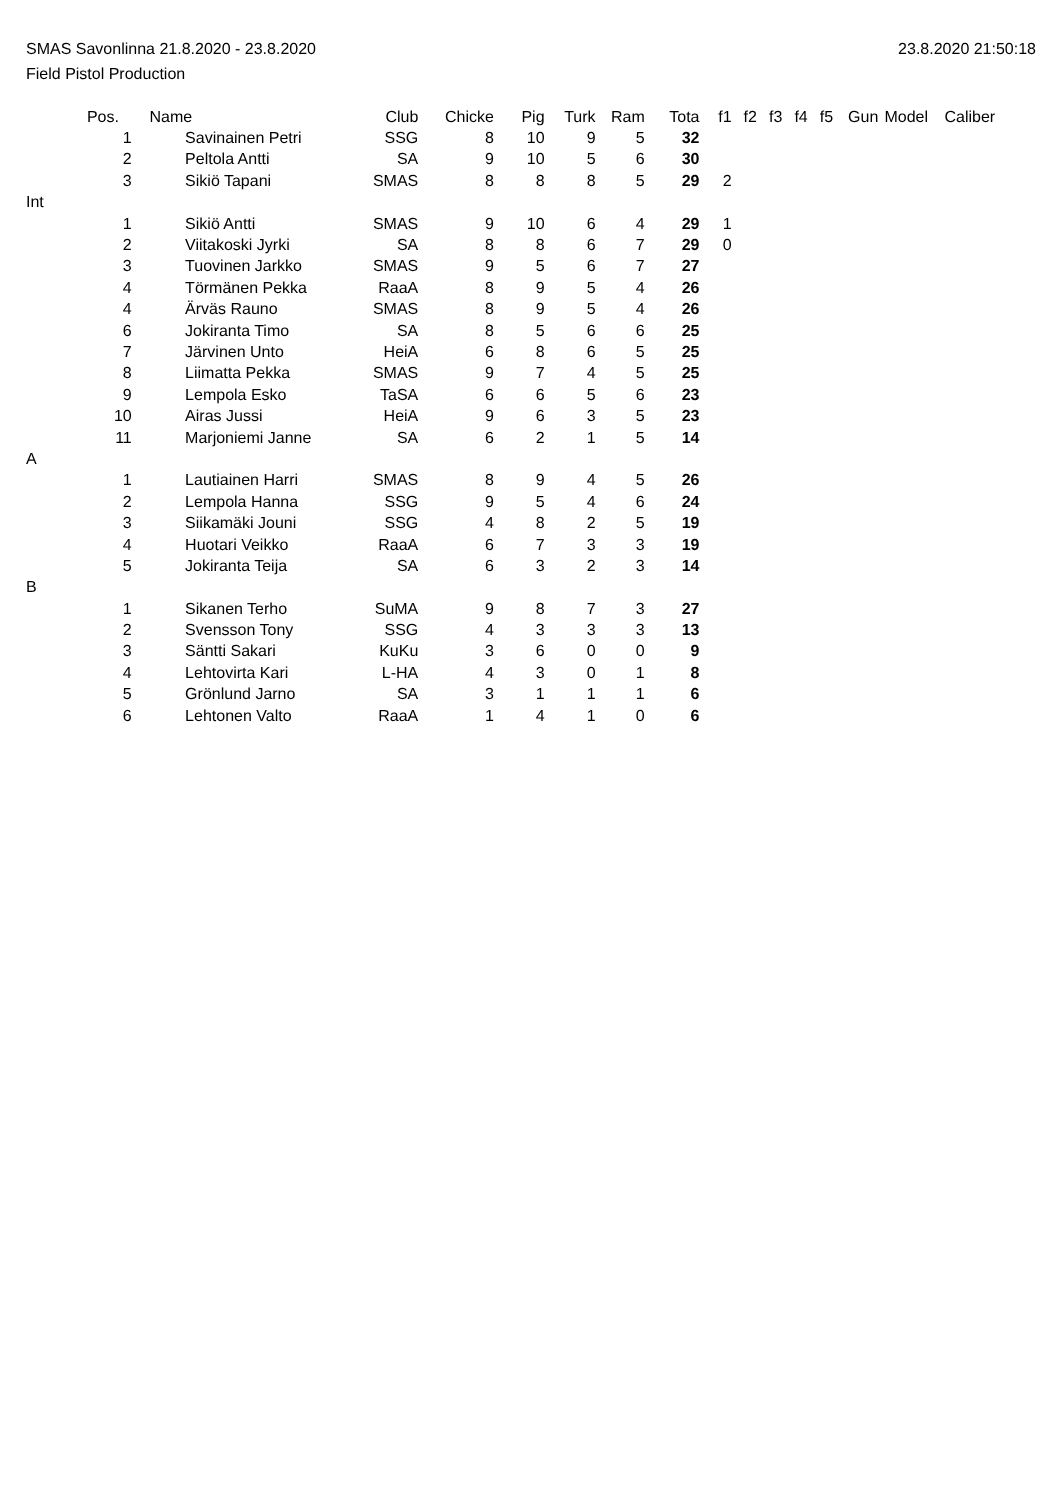SMAS Savonlinna 21.8.2020 - 23.8.2020 23.8.2020 21:50:18
Field Pistol Production
| | Pos. | Name | Club | Chicke | Pig | Turk | Ram | Tota | f1 | f2 | f3 | f4 | f5 | Gun | Model | Caliber |
| --- | --- | --- | --- | --- | --- | --- | --- | --- | --- | --- | --- | --- | --- | --- | --- | --- |
| | 1 | Savinainen Petri | SSG | 8 | 10 | 9 | 5 | 32 | | | | | | | | |
| | 2 | Peltola Antti | SA | 9 | 10 | 5 | 6 | 30 | | | | | | | | |
| | 3 | Sikiö Tapani | SMAS | 8 | 8 | 8 | 5 | 29 | 2 | | | | | | | |
| Int | | | | | | | | | | | | | | | | |
| | 1 | Sikiö Antti | SMAS | 9 | 10 | 6 | 4 | 29 | 1 | | | | | | | |
| | 2 | Viitakoski Jyrki | SA | 8 | 8 | 6 | 7 | 29 | 0 | | | | | | | |
| | 3 | Tuovinen Jarkko | SMAS | 9 | 5 | 6 | 7 | 27 | | | | | | | | |
| | 4 | Törmänen Pekka | RaaA | 8 | 9 | 5 | 4 | 26 | | | | | | | | |
| | 4 | Ärväs Rauno | SMAS | 8 | 9 | 5 | 4 | 26 | | | | | | | | |
| | 6 | Jokiranta Timo | SA | 8 | 5 | 6 | 6 | 25 | | | | | | | | |
| | 7 | Järvinen Unto | HeiA | 6 | 8 | 6 | 5 | 25 | | | | | | | | |
| | 8 | Liimatta Pekka | SMAS | 9 | 7 | 4 | 5 | 25 | | | | | | | | |
| | 9 | Lempola Esko | TaSA | 6 | 6 | 5 | 6 | 23 | | | | | | | | |
| | 10 | Airas Jussi | HeiA | 9 | 6 | 3 | 5 | 23 | | | | | | | | |
| | 11 | Marjoniemi Janne | SA | 6 | 2 | 1 | 5 | 14 | | | | | | | | |
| A | | | | | | | | | | | | | | | | |
| | 1 | Lautiainen Harri | SMAS | 8 | 9 | 4 | 5 | 26 | | | | | | | | |
| | 2 | Lempola Hanna | SSG | 9 | 5 | 4 | 6 | 24 | | | | | | | | |
| | 3 | Siikamäki Jouni | SSG | 4 | 8 | 2 | 5 | 19 | | | | | | | | |
| | 4 | Huotari Veikko | RaaA | 6 | 7 | 3 | 3 | 19 | | | | | | | | |
| | 5 | Jokiranta Teija | SA | 6 | 3 | 2 | 3 | 14 | | | | | | | | |
| B | | | | | | | | | | | | | | | | |
| | 1 | Sikanen Terho | SuMA | 9 | 8 | 7 | 3 | 27 | | | | | | | | |
| | 2 | Svensson Tony | SSG | 4 | 3 | 3 | 3 | 13 | | | | | | | | |
| | 3 | Säntti Sakari | KuKu | 3 | 6 | 0 | 0 | 9 | | | | | | | | |
| | 4 | Lehtovirta Kari | L-HA | 4 | 3 | 0 | 1 | 8 | | | | | | | | |
| | 5 | Grönlund Jarno | SA | 3 | 1 | 1 | 1 | 6 | | | | | | | | |
| | 6 | Lehtonen Valto | RaaA | 1 | 4 | 1 | 0 | 6 | | | | | | | | |